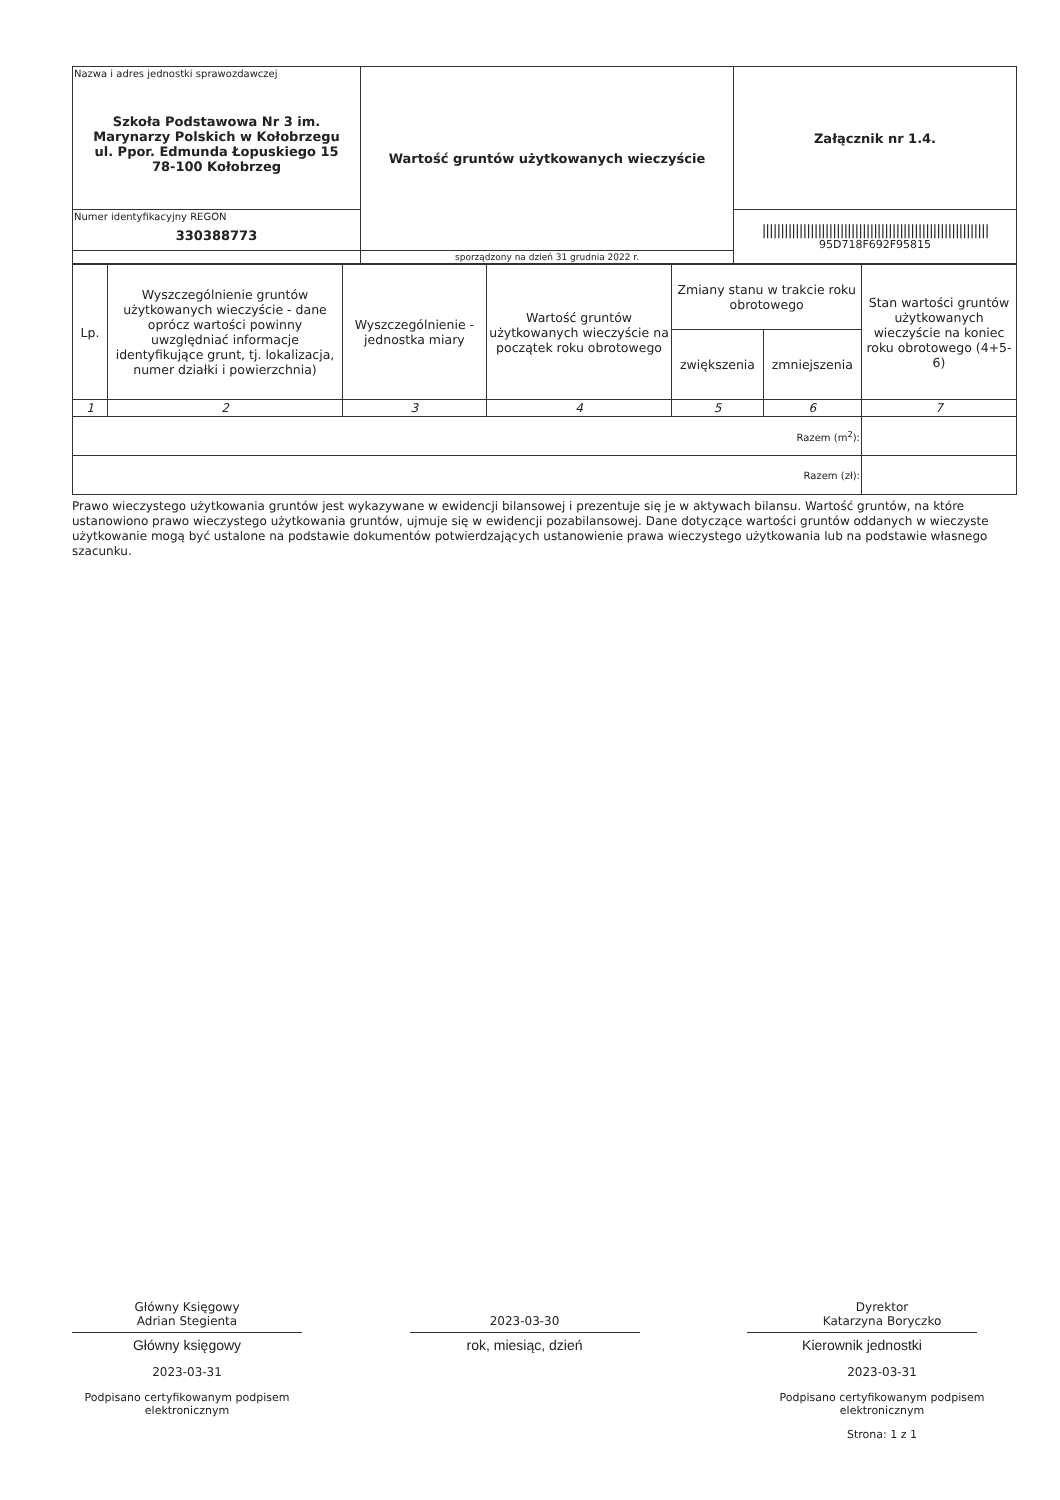| Nazwa i adres jednostki sprawozdawczej Szkoła Podstawowa Nr 3 im. Marynarzy Polskich w Kołobrzegu ul. Ppor. Edmunda Łopuskiego 15 78-100 Kołobrzeg | Wartość gruntów użytkowanych wieczyście | Załącznik nr 1.4. |
| Numer identyfikacyjny REGON 330388773 | | ///////////////////////////////////////////////////////////// 95D718F692F95815 |
| | sporządzony na dzień 31 grudnia 2022 r. | |
| Lp. | Wyszczególnienie gruntów użytkowanych wieczyście - dane oprócz wartości powinny uwzględniać informacje identyfikujące grunt, tj. lokalizacja, numer działki i powierzchnia) | Wyszczególnienie - jednostka miary | Wartość gruntów użytkowanych wieczyście na początek roku obrotowego | Zmiany stanu w trakcie roku obrotowego | | Stan wartości gruntów użytkowanych wieczyście na koniec roku obrotowego (4+5-6) |
| --- | --- | --- | --- | --- | --- | --- |
| | | | | zwiększenia | zmniejszenia | |
| 1 | 2 | 3 | 4 | 5 | 6 | 7 |
| Razem (m<sup>2</sup>): | | | | | | |
| Razem (zł): | | | | | | |
Prawo wieczystego użytkowania gruntów jest wykazywane w ewidencji bilansowej i prezentuje się je w aktywach bilansu. Wartość gruntów, na które ustanowiono prawo wieczystego użytkowania gruntów, ujmuje się w ewidencji pozabilansowej. Dane dotyczące wartości gruntów oddanych w wieczyste użytkowanie mogą być ustalone na podstawie dokumentów potwierdzających ustanowienie prawa wieczystego użytkowania lub na podstawie własnego szacunku.
Główny Księgowy
Adrian Stegienta
Główny księgowy
2023-03-31
Podpisano certyfikowanym podpisem elektronicznym
2023-03-30
rok, miesiąc, dzień
Dyrektor
Katarzyna Boryczko
Kierownik jednostki
2023-03-31
Podpisano certyfikowanym podpisem elektronicznym
Strona: 1 z 1